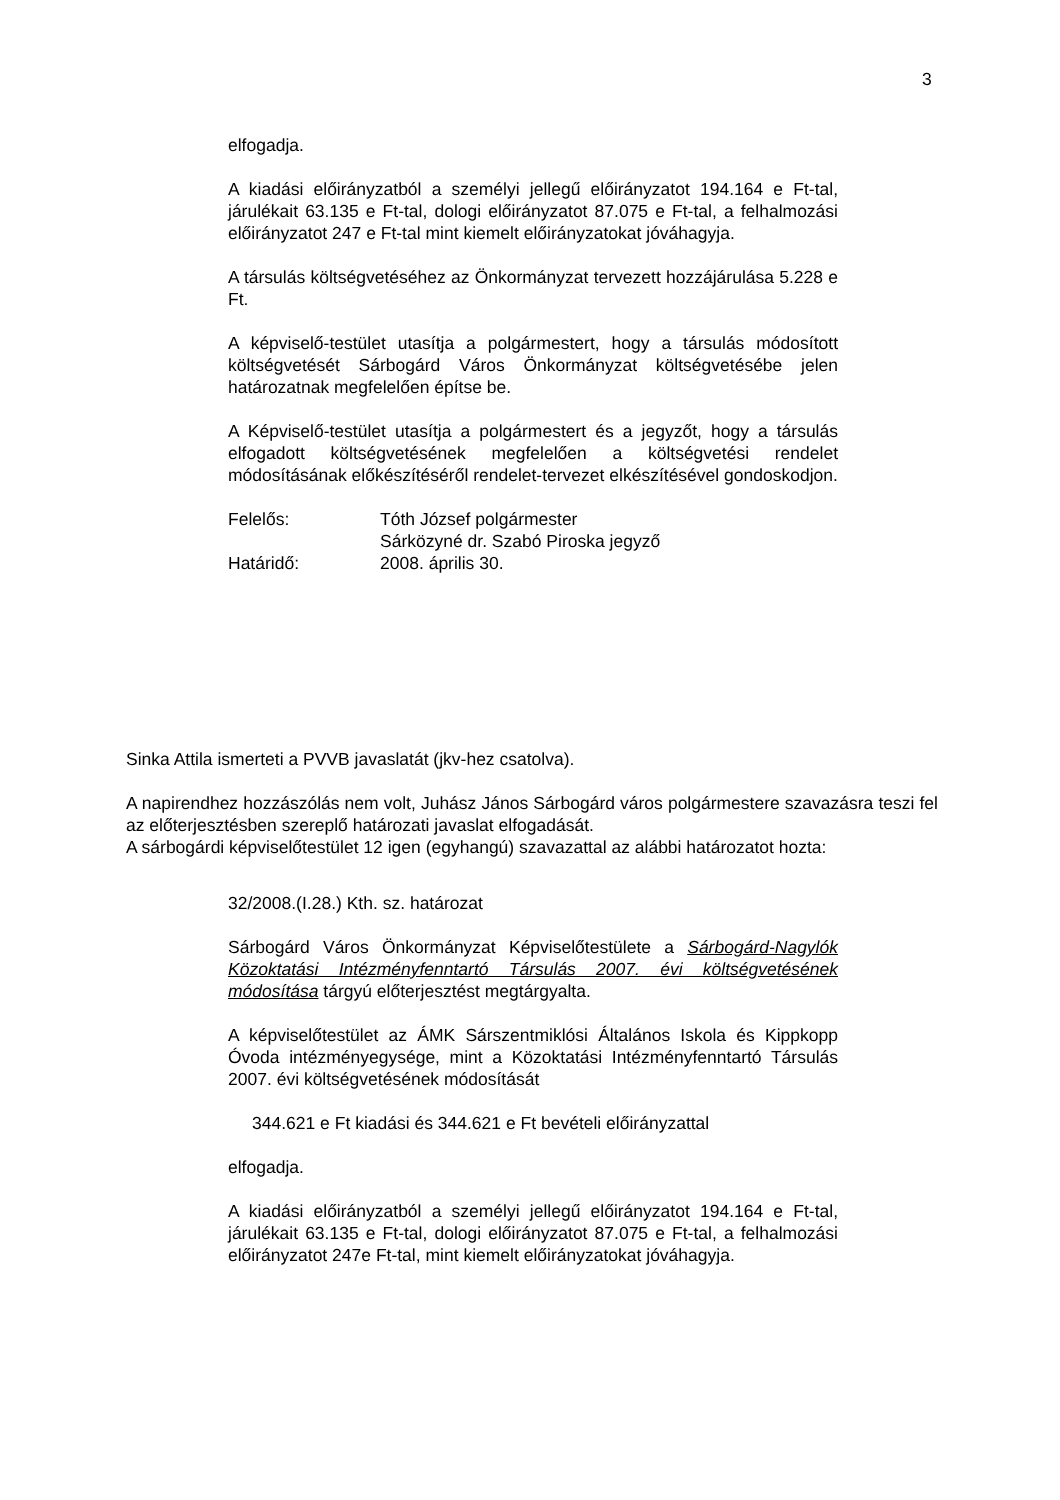3
elfogadja.
A kiadási előirányzatból a személyi jellegű előirányzatot 194.164 e Ft-tal, járulékait 63.135 e Ft-tal, dologi előirányzatot 87.075 e Ft-tal, a felhalmozási előirányzatot 247 e Ft-tal mint kiemelt előirányzatokat jóváhagyja.
A társulás költségvetéséhez az Önkormányzat tervezett hozzájárulása 5.228 e Ft.
A képviselő-testület utasítja a polgármestert, hogy a társulás módosított költségvetését Sárbogárd Város Önkormányzat költségvetésébe jelen határozatnak megfelelően építse be.
A Képviselő-testület utasítja a polgármestert és a jegyzőt, hogy a társulás elfogadott költségvetésének megfelelően a költségvetési rendelet módosításának előkészítéséről rendelet-tervezet elkészítésével gondoskodjon.
Felelős: Tóth József polgármester
Sárközyné dr. Szabó Piroska jegyző
Határidő: 2008. április 30.
Sinka Attila ismerteti a PVVB javaslatát (jkv-hez csatolva).
A napirendhez hozzászólás nem volt, Juhász János Sárbogárd város polgármestere szavazásra teszi fel az előterjesztésben szereplő határozati javaslat elfogadását.
A sárbogárdi képviselőtestület 12 igen (egyhangú) szavazattal az alábbi határozatot hozta:
32/2008.(I.28.) Kth. sz. határozat
Sárbogárd Város Önkormányzat Képviselőtestülete a Sárbogárd-Nagylók Közoktatási Intézményfenntartó Társulás 2007. évi költségvetésének módosítása tárgyú előterjesztést megtárgyalta.
A képviselőtestület az ÁMK Sárszentmiklósi Általános Iskola és Kippkopp Óvoda intézményegysége, mint a Közoktatási Intézményfenntartó Társulás 2007. évi költségvetésének módosítását
344.621 e Ft kiadási és 344.621 e Ft bevételi előirányzattal
elfogadja.
A kiadási előirányzatból a személyi jellegű előirányzatot 194.164 e Ft-tal, járulékait 63.135 e Ft-tal, dologi előirányzatot 87.075 e Ft-tal, a felhalmozási előirányzatot 247e Ft-tal, mint kiemelt előirányzatokat jóváhagyja.